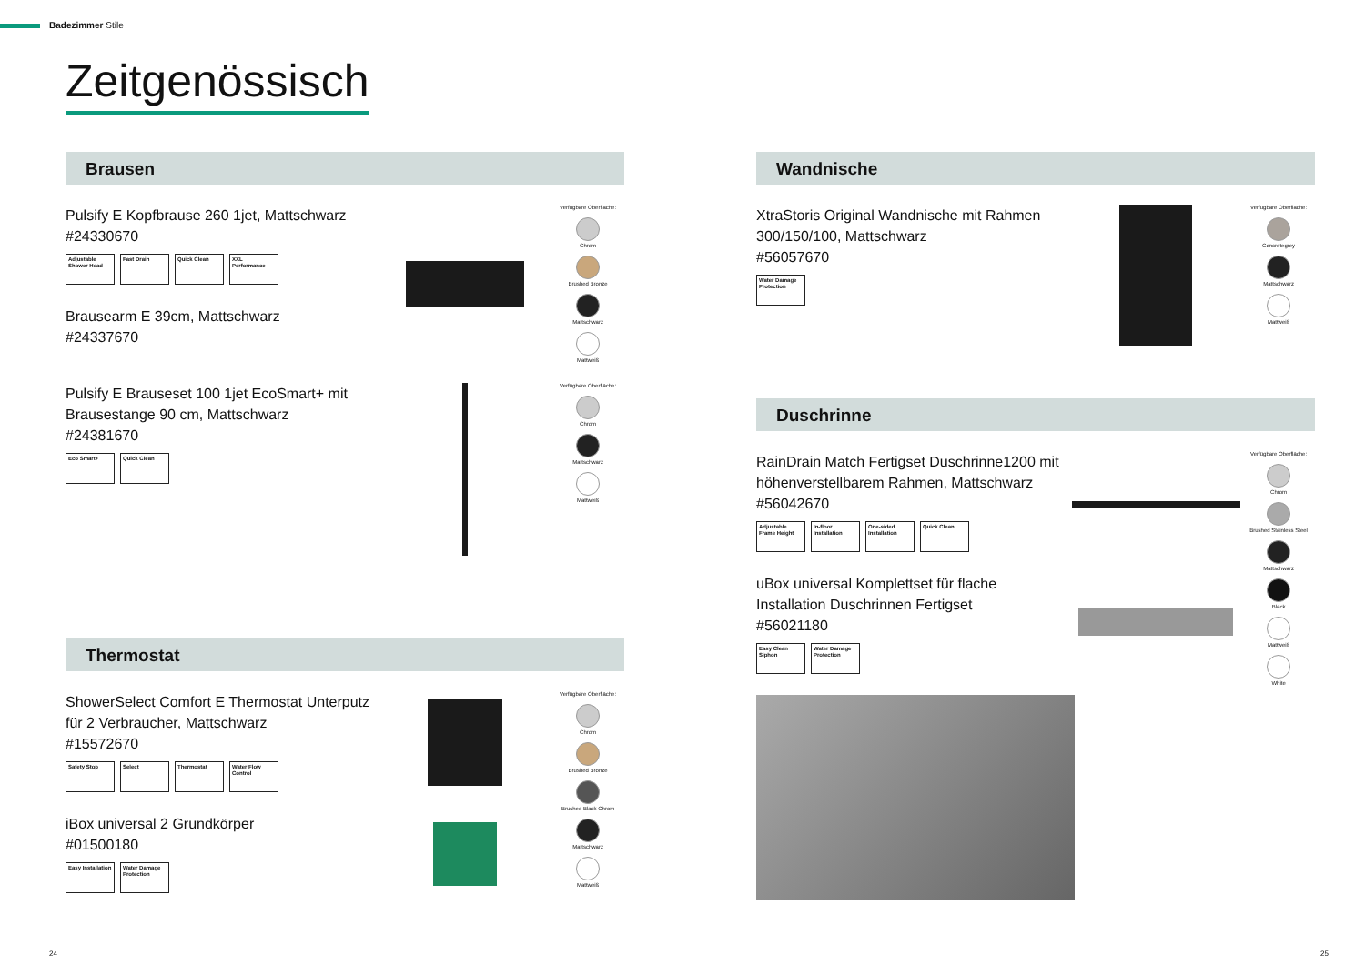Badezimmer Stile
Zeitgenössisch
Brausen
Pulsify E Kopfbrause 260 1jet, Mattschwarz
#24330670
Adjustable Shower Head Fast Drain Quick Clean XXL Performance
Brausearm E 39cm, Mattschwarz
#24337670
Verfügbare Oberfläche: Chrom Brushed Bronze Mattschwarz Mattweiß
Pulsify E Brauseset 100 1jet EcoSmart+ mit Brausestange 90 cm, Mattschwarz
#24381670
Eco Smart+ Quick Clean
Verfügbare Oberfläche: Chrom Mattschwarz Mattweiß
Thermostat
ShowerSelect Comfort E Thermostat Unterputz für 2 Verbraucher, Mattschwarz
#15572670
Safety Stop Select Thermostat Water Flow Control
iBox universal 2 Grundkörper
#01500180
Easy Installation Water Damage Protection
Verfügbare Oberfläche: Chrom Brushed Bronze Brushed Black Chrom Mattschwarz Mattweiß
Wandnische
XtraStoris Original Wandnische mit Rahmen 300/150/100, Mattschwarz
#56057670
Water Damage Protection
Verfügbare Oberfläche: Concretegrey Mattschwarz Mattweiß
Duschrinne
RainDrain Match Fertigset Duschrinne1200 mit höhenverstellbarem Rahmen, Mattschwarz
#56042670
Adjustable Frame Height In-floor Installation One-sided Installation Quick Clean
uBox universal Komplettset für flache Installation Duschrinnen Fertigset
#56021180
Easy Clean Siphon Water Damage Protection
Verfügbare Oberfläche: Chrom Brushed Stainless Steel Mattschwarz Black Mattweiß White
24 25